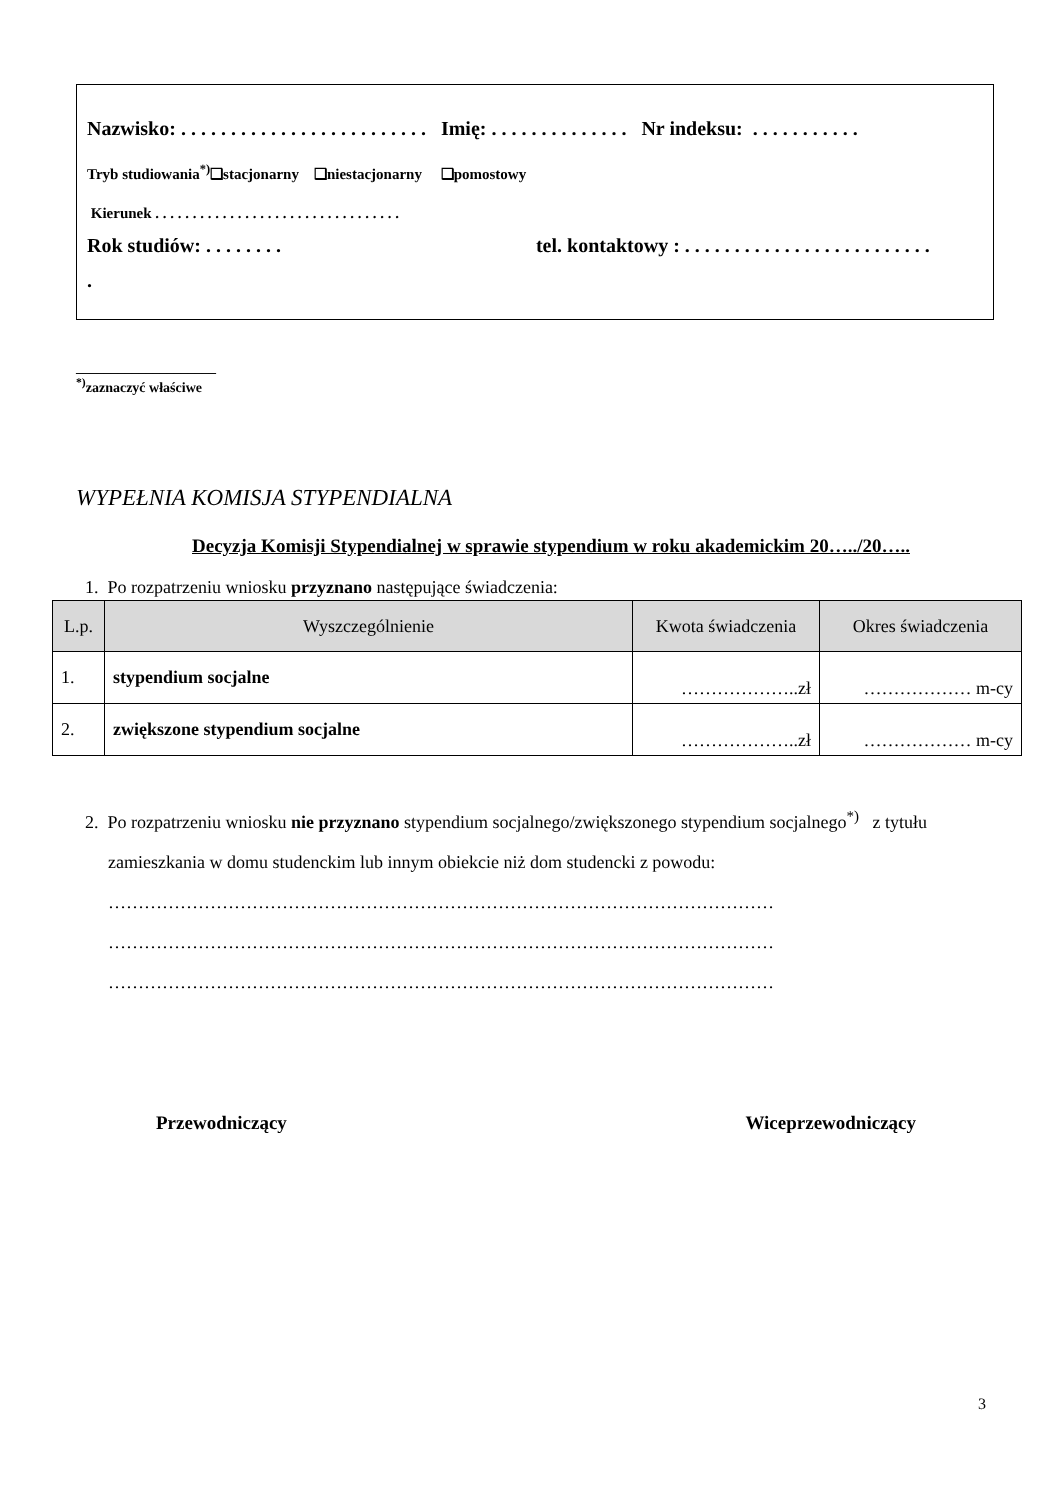Nazwisko: . . . . . . . . . . . . . . . . . . . . . . . . . Imię: . . . . . . . . . . . . . . Nr indeksu: . . . . . . . . . . .
Tryb studiowania<sup>*)</sup>❑stacjonarny ❑niestacjonarny ❑pomostowy
Kierunek . . . . . . . . . . . . . . . . . . . . . . . . . . . . . . . . .
Rok studiów: . . . . . . . . tel. kontaktowy : . . . . . . . . . . . . . . . . . . . . . . . . .
.
____________________
<sup>*)</sup> zaznaczyć właściwe
WYPEŁNIA KOMISJA STYPENDIALNA
Decyzja Komisji Stypendialnej w sprawie stypendium w roku akademickim 20…../20…..
1. Po rozpatrzeniu wniosku przyznano następujące świadczenia:
| L.p. | Wyszczególnienie | Kwota świadczenia | Okres świadczenia |
| --- | --- | --- | --- |
| 1. | stypendium socjalne | ………………..zł | ……………… m-cy |
| 2. | zwiększone stypendium socjalne | ………………..zł | ……………… m-cy |
2. Po rozpatrzeniu wniosku nie przyznano stypendium socjalnego/zwiększonego stypendium socjalnego<sup>*)</sup> z tytułu zamieszkania w domu studenckim lub innym obiekcie niż dom studencki z powodu:
…………………………………………………………………………………………………
…………………………………………………………………………………………………
…………………………………………………………………………………………………
Przewodniczący Wiceprzewodniczący
3